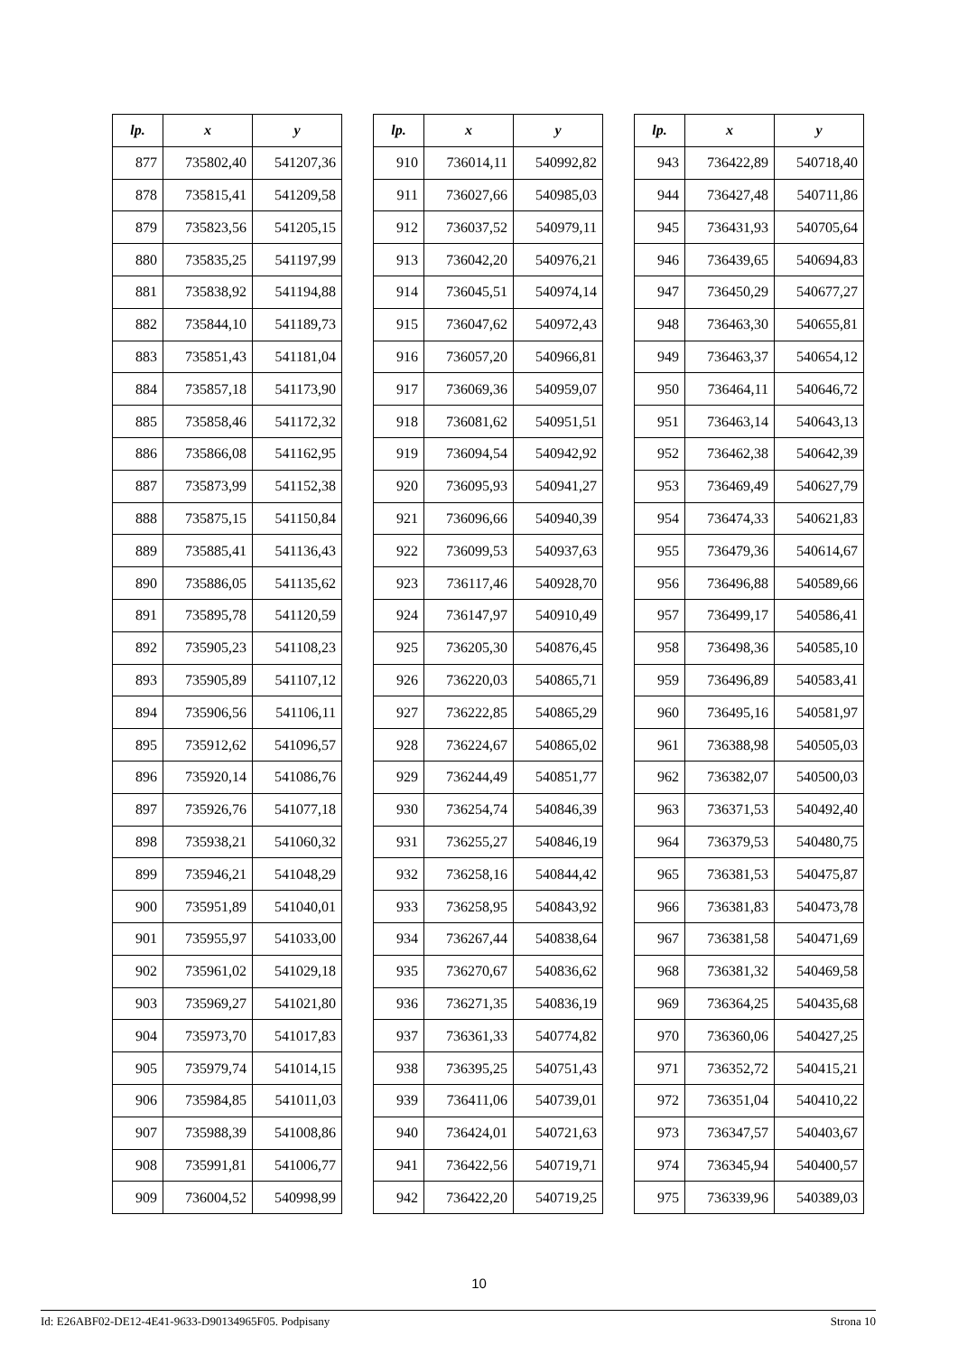| lp. | x | y |
| --- | --- | --- |
| 877 | 735802,40 | 541207,36 |
| 878 | 735815,41 | 541209,58 |
| 879 | 735823,56 | 541205,15 |
| 880 | 735835,25 | 541197,99 |
| 881 | 735838,92 | 541194,88 |
| 882 | 735844,10 | 541189,73 |
| 883 | 735851,43 | 541181,04 |
| 884 | 735857,18 | 541173,90 |
| 885 | 735858,46 | 541172,32 |
| 886 | 735866,08 | 541162,95 |
| 887 | 735873,99 | 541152,38 |
| 888 | 735875,15 | 541150,84 |
| 889 | 735885,41 | 541136,43 |
| 890 | 735886,05 | 541135,62 |
| 891 | 735895,78 | 541120,59 |
| 892 | 735905,23 | 541108,23 |
| 893 | 735905,89 | 541107,12 |
| 894 | 735906,56 | 541106,11 |
| 895 | 735912,62 | 541096,57 |
| 896 | 735920,14 | 541086,76 |
| 897 | 735926,76 | 541077,18 |
| 898 | 735938,21 | 541060,32 |
| 899 | 735946,21 | 541048,29 |
| 900 | 735951,89 | 541040,01 |
| 901 | 735955,97 | 541033,00 |
| 902 | 735961,02 | 541029,18 |
| 903 | 735969,27 | 541021,80 |
| 904 | 735973,70 | 541017,83 |
| 905 | 735979,74 | 541014,15 |
| 906 | 735984,85 | 541011,03 |
| 907 | 735988,39 | 541008,86 |
| 908 | 735991,81 | 541006,77 |
| 909 | 736004,52 | 540998,99 |
| lp. | x | y |
| --- | --- | --- |
| 910 | 736014,11 | 540992,82 |
| 911 | 736027,66 | 540985,03 |
| 912 | 736037,52 | 540979,11 |
| 913 | 736042,20 | 540976,21 |
| 914 | 736045,51 | 540974,14 |
| 915 | 736047,62 | 540972,43 |
| 916 | 736057,20 | 540966,81 |
| 917 | 736069,36 | 540959,07 |
| 918 | 736081,62 | 540951,51 |
| 919 | 736094,54 | 540942,92 |
| 920 | 736095,93 | 540941,27 |
| 921 | 736096,66 | 540940,39 |
| 922 | 736099,53 | 540937,63 |
| 923 | 736117,46 | 540928,70 |
| 924 | 736147,97 | 540910,49 |
| 925 | 736205,30 | 540876,45 |
| 926 | 736220,03 | 540865,71 |
| 927 | 736222,85 | 540865,29 |
| 928 | 736224,67 | 540865,02 |
| 929 | 736244,49 | 540851,77 |
| 930 | 736254,74 | 540846,39 |
| 931 | 736255,27 | 540846,19 |
| 932 | 736258,16 | 540844,42 |
| 933 | 736258,95 | 540843,92 |
| 934 | 736267,44 | 540838,64 |
| 935 | 736270,67 | 540836,62 |
| 936 | 736271,35 | 540836,19 |
| 937 | 736361,33 | 540774,82 |
| 938 | 736395,25 | 540751,43 |
| 939 | 736411,06 | 540739,01 |
| 940 | 736424,01 | 540721,63 |
| 941 | 736422,56 | 540719,71 |
| 942 | 736422,20 | 540719,25 |
| lp. | x | y |
| --- | --- | --- |
| 943 | 736422,89 | 540718,40 |
| 944 | 736427,48 | 540711,86 |
| 945 | 736431,93 | 540705,64 |
| 946 | 736439,65 | 540694,83 |
| 947 | 736450,29 | 540677,27 |
| 948 | 736463,30 | 540655,81 |
| 949 | 736463,37 | 540654,12 |
| 950 | 736464,11 | 540646,72 |
| 951 | 736463,14 | 540643,13 |
| 952 | 736462,38 | 540642,39 |
| 953 | 736469,49 | 540627,79 |
| 954 | 736474,33 | 540621,83 |
| 955 | 736479,36 | 540614,67 |
| 956 | 736496,88 | 540589,66 |
| 957 | 736499,17 | 540586,41 |
| 958 | 736498,36 | 540585,10 |
| 959 | 736496,89 | 540583,41 |
| 960 | 736495,16 | 540581,97 |
| 961 | 736388,98 | 540505,03 |
| 962 | 736382,07 | 540500,03 |
| 963 | 736371,53 | 540492,40 |
| 964 | 736379,53 | 540480,75 |
| 965 | 736381,53 | 540475,87 |
| 966 | 736381,83 | 540473,78 |
| 967 | 736381,58 | 540471,69 |
| 968 | 736381,32 | 540469,58 |
| 969 | 736364,25 | 540435,68 |
| 970 | 736360,06 | 540427,25 |
| 971 | 736352,72 | 540415,21 |
| 972 | 736351,04 | 540410,22 |
| 973 | 736347,57 | 540403,67 |
| 974 | 736345,94 | 540400,57 |
| 975 | 736339,96 | 540389,03 |
10
Id: E26ABF02-DE12-4E41-9633-D90134965F05. Podpisany Strona 10